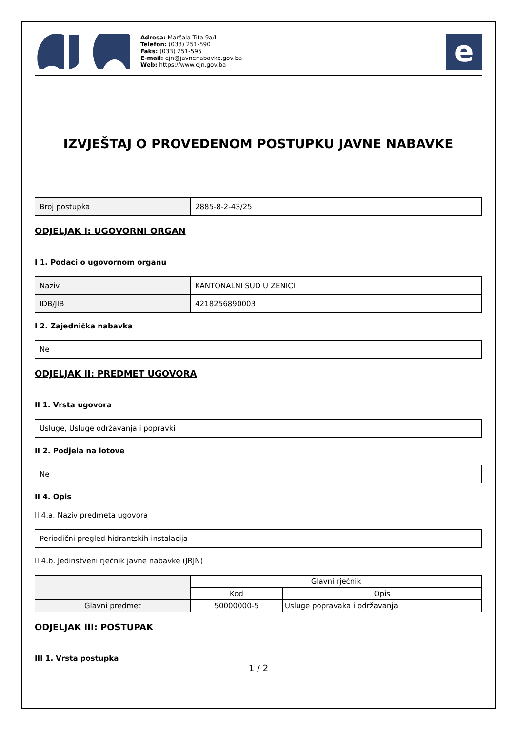Adresa: Maršala Tita 9a/I
Telefon: (033) 251-590
Faks: (033) 251-595
E-mail: ejn@javnenabavke.gov.ba
Web: https://www.ejn.gov.ba
e
IZVJEŠTAJ O PROVEDENOM POSTUPKU JAVNE NABAVKE
| Broj postupka | 2885-8-2-43/25 |
ODJELJAK I: UGOVORNI ORGAN
I 1. Podaci o ugovornom organu
| Naziv | KANTONALNI SUD U ZENICI |
| IDB/JIB | 4218256890003 |
I 2. Zajednička nabavka
| Ne |
ODJELJAK II: PREDMET UGOVORA
II 1. Vrsta ugovora
| Usluge, Usluge održavanja i popravki |
II 2. Podjela na lotove
| Ne |
II 4. Opis
II 4.a. Naziv predmeta ugovora
| Periodični pregled hidrantskih instalacija |
II 4.b. Jedinstveni rječnik javne nabavke (JRJN)
| | Glavni rječnik | |
| --- | --- | --- |
| | Kod | Opis |
| Glavni predmet | 50000000-5 | Usluge popravaka i održavanja |
ODJELJAK III: POSTUPAK
III 1. Vrsta postupka
1 / 2